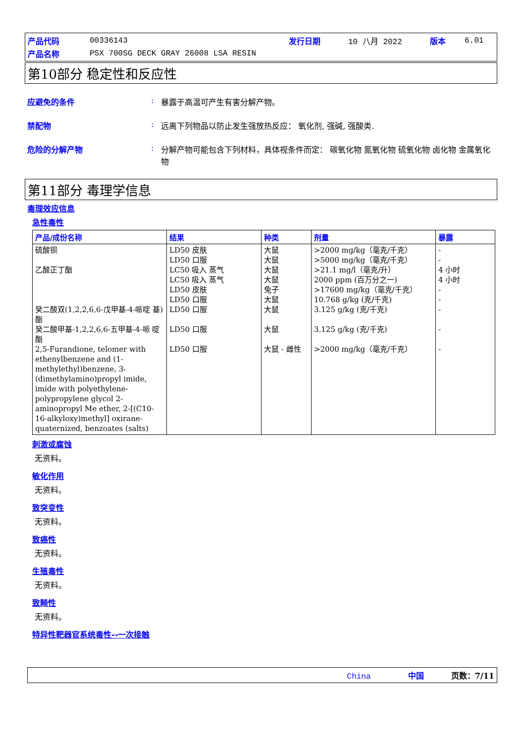| 产品代码 | 00336143 | 发行日期 | 10 八月 2022 | 版本 | 6.01 |
| 产品名称 | PSX 700SG DECK GRAY 26008 LSA RESIN | | | | |
第10部分 稳定性和反应性
应避免的条件 : 暴露于高温可产生有害分解产物。
禁配物 : 远离下列物品以防止发生强放热反应： 氧化剂, 强碱, 强酸类.
危险的分解产物 : 分解产物可能包含下列材料，具体视条件而定： 碳氧化物 氮氧化物 硫氧化物 卤化物 金属氧化物
第11部分 毒理学信息
毒理效应信息
急性毒性
| 产品/成份名称 | 结果 | 种类 | 剂量 | 暴露 |
| --- | --- | --- | --- | --- |
| 硫酸钡 乙酸正丁酯 癸二酸双(1,2,2,6,6-戊甲基-4-哌啶 基)酯 癸二酸甲基-1,2,2,6,6-五甲基-4-哌 啶酯 2,5-Furandione, telomer with ethenylbenzene and (1-methylethyl)benzene, 3-(dimethylamino)propyl imide, imide with polyethylene-polypropylene glycol 2-aminopropyl Me ether, 2-[(C10-16-alkyloxy)methyl] oxirane-quaternized, benzoates (salts) | LD50 皮肤 LD50 口服 LC50 吸入 蒸气 LC50 吸入 蒸气 LD50 皮肤 LD50 口服 LD50 口服 LD50 口服 LD50 口服 | 大鼠 大鼠 大鼠 大鼠 兔子 大鼠 大鼠 大鼠 大鼠 - 雌性 | >2000 mg/kg（毫克/千克） >5000 mg/kg（毫克/千克） >21.1 mg/l（毫克/升） 2000 ppm (百万分之一) >17600 mg/kg（毫克/千克） 10.768 g/kg (克/千克) 3.125 g/kg (克/千克) 3.125 g/kg (克/千克) >2000 mg/kg（毫克/千克） | - - 4 小时 4 小时 - - - - - |
刺激或腐蚀
无资料。
敏化作用
无资料。
致突变性
无资料。
致癌性
无资料。
生殖毒性
无资料。
致畸性
无资料。
特异性靶器官系统毒性--一次接触
China 中国 页数：7/11